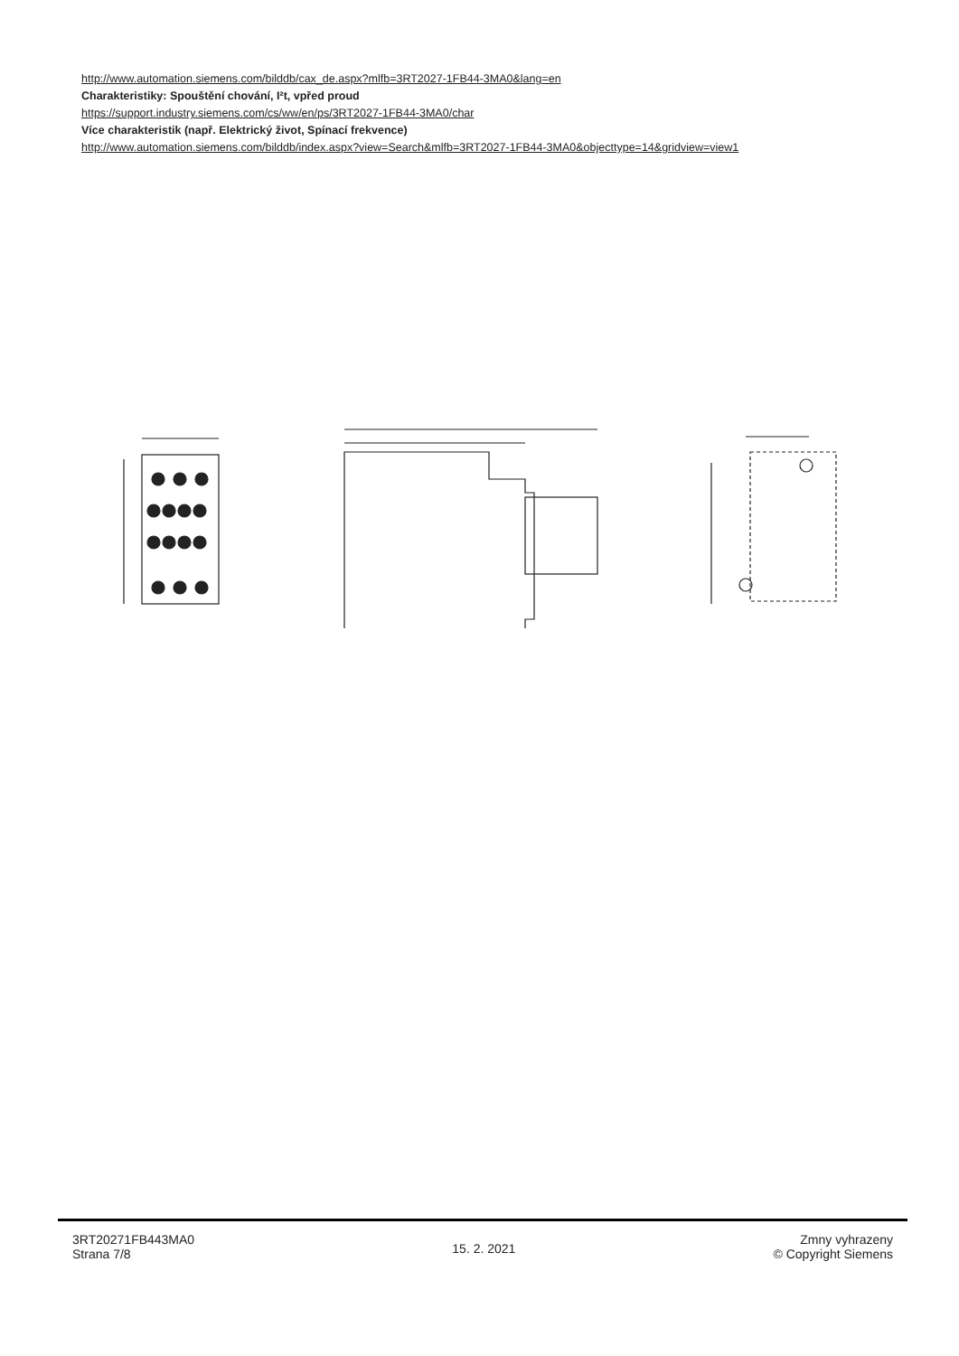http://www.automation.siemens.com/bilddb/cax_de.aspx?mlfb=3RT2027-1FB44-3MA0&lang=en
Charakteristiky: Spouštění chování, I²t, vpřed proud
https://support.industry.siemens.com/cs/ww/en/ps/3RT2027-1FB44-3MA0/char
Více charakteristik (např. Elektrický život, Spínací frekvence)
http://www.automation.siemens.com/bilddb/index.aspx?view=Search&mlfb=3RT2027-1FB44-3MA0&objecttype=14&gridview=view1
3RT20271FB443MA0
Strana 7/8
15. 2. 2021
Zmny vyhrazeny
© Copyright Siemens